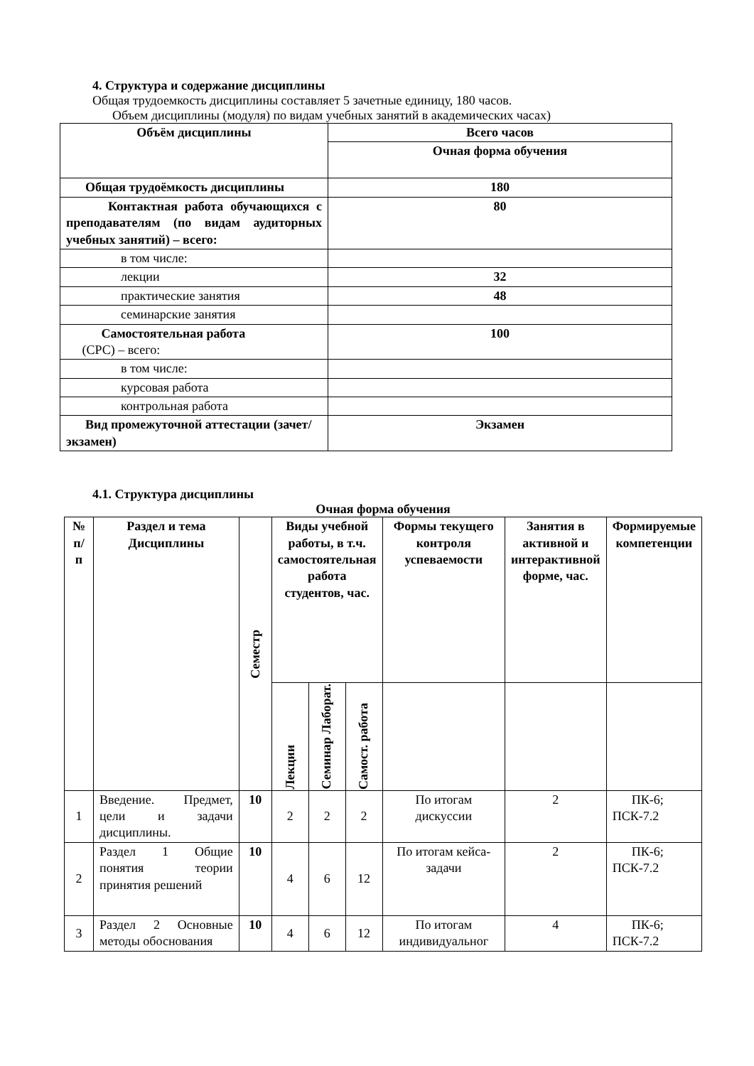4. Структура и содержание дисциплины
Общая трудоемкость дисциплины составляет 5 зачетные единицу, 180 часов.
Объем дисциплины (модуля) по видам учебных занятий в академических часах)
| Объём дисциплины | Всего часов |
| --- | --- |
| | Очная форма обучения |
| Общая трудоёмкость дисциплины | 180 |
| Контактная работа обучающихся с преподавателям (по видам аудиторных учебных занятий) – всего: | 80 |
| в том числе: | |
| лекции | 32 |
| практические занятия | 48 |
| семинарские занятия | |
| Самостоятельная работа (СРС) – всего: | 100 |
| в том числе: | |
| курсовая работа | |
| контрольная работа | |
| Вид промежуточной аттестации (зачет/экзамен) | Экзамен |
4.1. Структура дисциплины
Очная форма обучения
| № п/п | Раздел и тема Дисциплины | Семестр | Виды учебной работы, в т.ч. самостоятельная работа студентов, час. | | | Формы текущего контроля успеваемости | Занятия в активной и интерактивной форме, час. | Формируемые компетенции |
| --- | --- | --- | --- | --- | --- | --- | --- | --- |
| | | | Лекции | Семинар Лаборат. | Самост. работа | | | |
| 1 | Введение. Предмет, цели и задачи дисциплины. | 10 | 2 | 2 | 2 | По итогам дискуссии | 2 | ПК-6; ПСК-7.2 |
| 2 | Раздел 1 Общие понятия теории принятия решений | 10 | 4 | 6 | 12 | По итогам кейса-задачи | 2 | ПК-6; ПСК-7.2 |
| 3 | Раздел 2 Основные методы обоснования | 10 | 4 | 6 | 12 | По итогам индивидуальног | 4 | ПК-6; ПСК-7.2 |